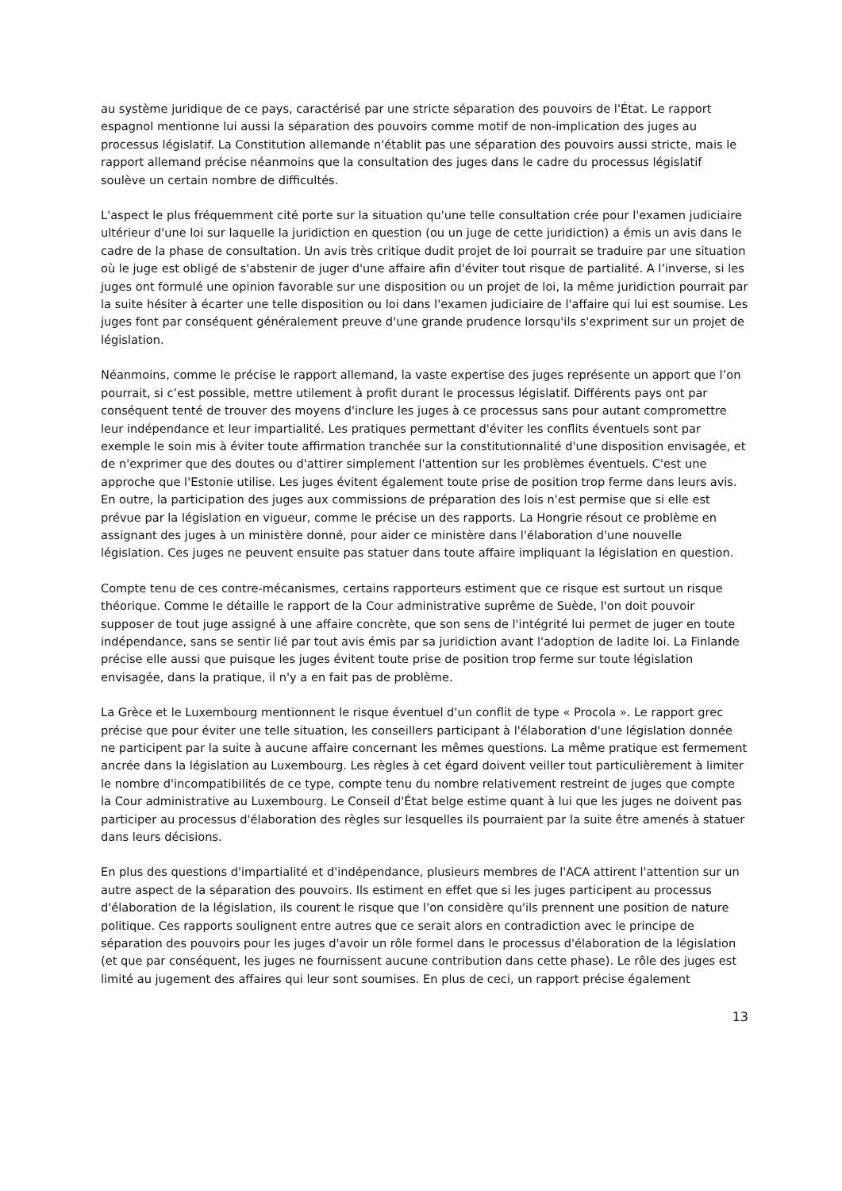au système juridique de ce pays, caractérisé par une stricte séparation des pouvoirs de l'État. Le rapport espagnol mentionne lui aussi la séparation des pouvoirs comme motif de non-implication des juges au processus législatif. La Constitution allemande n'établit pas une séparation des pouvoirs aussi stricte, mais le rapport allemand précise néanmoins que la consultation des juges dans le cadre du processus législatif soulève un certain nombre de difficultés.
L'aspect le plus fréquemment cité porte sur la situation qu'une telle consultation crée pour l'examen judiciaire ultérieur d'une loi sur laquelle la juridiction en question (ou un juge de cette juridiction) a émis un avis dans le cadre de la phase de consultation. Un avis très critique dudit projet de loi pourrait se traduire par une situation où le juge est obligé de s'abstenir de juger d'une affaire afin d'éviter tout risque de partialité. A l’inverse, si les juges ont formulé une opinion favorable sur une disposition ou un projet de loi, la même juridiction pourrait par la suite hésiter à écarter une telle disposition ou loi dans l'examen judiciaire de l'affaire qui lui est soumise. Les juges font par conséquent généralement preuve d'une grande prudence lorsqu'ils s'expriment sur un projet de législation.
Néanmoins, comme le précise le rapport allemand, la vaste expertise des juges représente un apport que l’on pourrait, si c’est possible, mettre utilement à profit durant le processus législatif. Différents pays ont par conséquent tenté de trouver des moyens d'inclure les juges à ce processus sans pour autant compromettre leur indépendance et leur impartialité. Les pratiques permettant d'éviter les conflits éventuels sont par exemple le soin mis à éviter toute affirmation tranchée sur la constitutionnalité d'une disposition envisagée, et de n'exprimer que des doutes ou d'attirer simplement l'attention sur les problèmes éventuels. C'est une approche que l'Estonie utilise. Les juges évitent également toute prise de position trop ferme dans leurs avis. En outre, la participation des juges aux commissions de préparation des lois n'est permise que si elle est prévue par la législation en vigueur, comme le précise un des rapports. La Hongrie résout ce problème en assignant des juges à un ministère donné, pour aider ce ministère dans l'élaboration d'une nouvelle législation. Ces juges ne peuvent ensuite pas statuer dans toute affaire impliquant la législation en question.
Compte tenu de ces contre-mécanismes, certains rapporteurs estiment que ce risque est surtout un risque théorique. Comme le détaille le rapport de la Cour administrative suprême de Suède, l'on doit pouvoir supposer de tout juge assigné à une affaire concrète, que son sens de l'intégrité lui permet de juger en toute indépendance, sans se sentir lié par tout avis émis par sa juridiction avant l'adoption de ladite loi. La Finlande précise elle aussi que puisque les juges évitent toute prise de position trop ferme sur toute législation envisagée, dans la pratique, il n'y a en fait pas de problème.
La Grèce et le Luxembourg mentionnent le risque éventuel d'un conflit de type « Procola ». Le rapport grec précise que pour éviter une telle situation, les conseillers participant à l'élaboration d'une législation donnée ne participent par la suite à aucune affaire concernant les mêmes questions. La même pratique est fermement ancrée dans la législation au Luxembourg. Les règles à cet égard doivent veiller tout particulièrement à limiter le nombre d'incompatibilités de ce type, compte tenu du nombre relativement restreint de juges que compte la Cour administrative au Luxembourg. Le Conseil d'État belge estime quant à lui que les juges ne doivent pas participer au processus d'élaboration des règles sur lesquelles ils pourraient par la suite être amenés à statuer dans leurs décisions.
En plus des questions d'impartialité et d'indépendance, plusieurs membres de l'ACA attirent l'attention sur un autre aspect de la séparation des pouvoirs. Ils estiment en effet que si les juges participent au processus d'élaboration de la législation, ils courent le risque que l'on considère qu'ils prennent une position de nature politique. Ces rapports soulignent entre autres que ce serait alors en contradiction avec le principe de séparation des pouvoirs pour les juges d'avoir un rôle formel dans le processus d'élaboration de la législation (et que par conséquent, les juges ne fournissent aucune contribution dans cette phase). Le rôle des juges est limité au jugement des affaires qui leur sont soumises. En plus de ceci, un rapport précise également
13